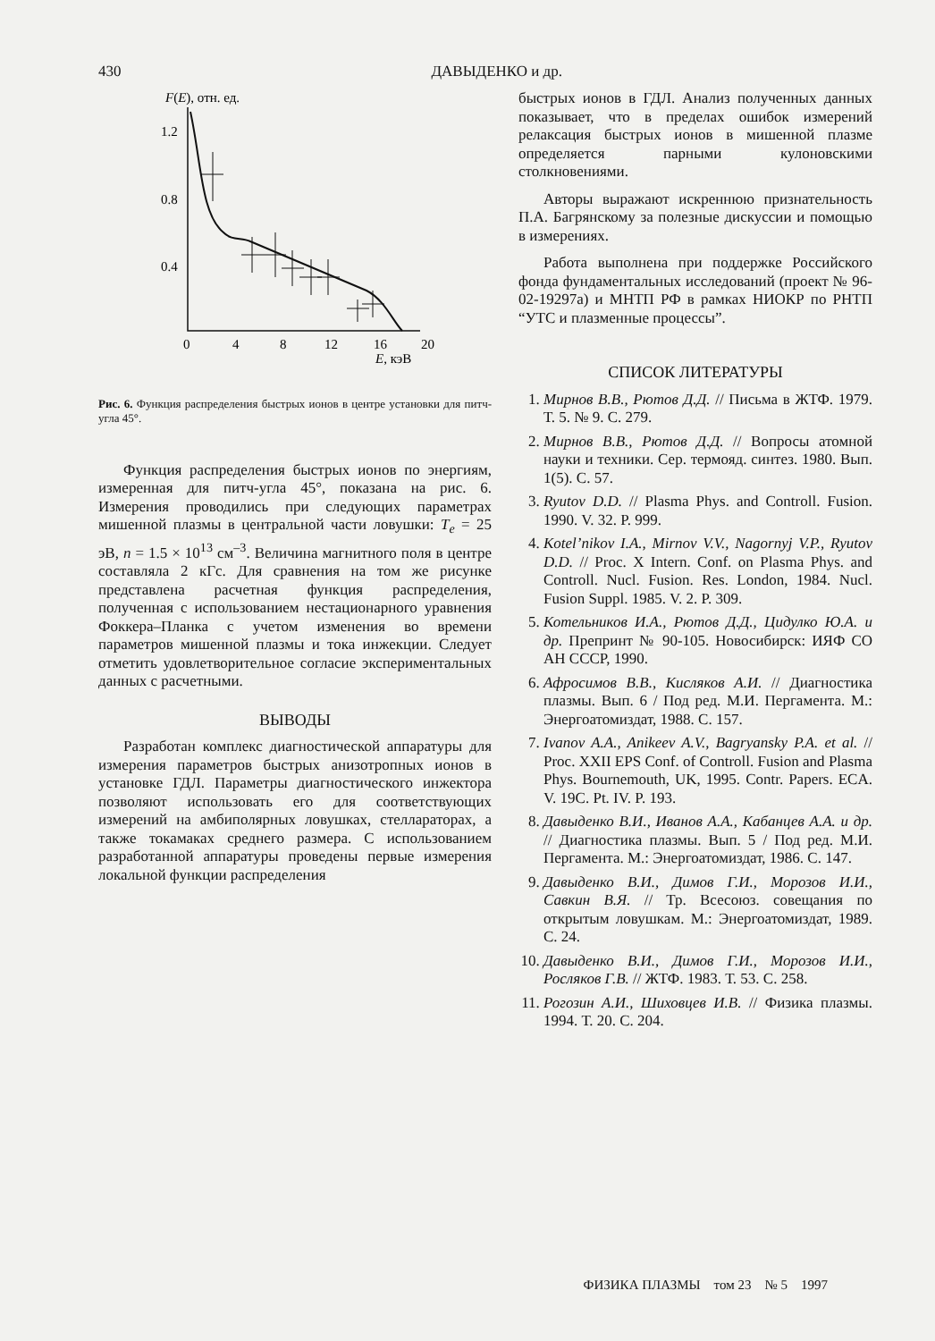430 ДАВЫДЕНКО и др.
F(E), отн. ед.
1.2
0.8
0.4
0
4
8
12
16
20
E, кэВ
Рис. 6. Функция распределения быстрых ионов в центре установки для питч-угла 45°.
Функция распределения быстрых ионов по энергиям, измеренная для питч-угла 45°, показана на рис. 6. Измерения проводились при следующих параметрах мишенной плазмы в центральной части ловушки: T<sub>e</sub> = 25 эВ, n = 1.5 × 10<sup>13</sup> см<sup>–3</sup>. Величина магнитного поля в центре составляла 2 кГс. Для сравнения на том же рисунке представлена расчетная функция распределения, полученная с использованием нестационарного уравнения Фоккера–Планка с учетом изменения во времени параметров мишенной плазмы и тока инжекции. Следует отметить удовлетворительное согласие экспериментальных данных с расчетными.
ВЫВОДЫ
Разработан комплекс диагностической аппаратуры для измерения параметров быстрых анизотропных ионов в установке ГДЛ. Параметры диагностического инжектора позволяют использовать его для соответствующих измерений на амбиполярных ловушках, стеллараторах, а также токамаках среднего размера. С использованием разработанной аппаратуры проведены первые измерения локальной функции распределения
быстрых ионов в ГДЛ. Анализ полученных данных показывает, что в пределах ошибок измерений релаксация быстрых ионов в мишенной плазме определяется парными кулоновскими столкновениями.
Авторы выражают искреннюю признательность П.А. Багрянскому за полезные дискуссии и помощью в измерениях.
Работа выполнена при поддержке Российского фонда фундаментальных исследований (проект № 96-02-19297а) и МНТП РФ в рамках НИОКР по РНТП “УТС и плазменные процессы”.
СПИСОК ЛИТЕРАТУРЫ
1. Мирнов В.В., Рютов Д.Д. // Письма в ЖТФ. 1979. Т. 5. № 9. С. 279.
2. Мирнов В.В., Рютов Д.Д. // Вопросы атомной науки и техники. Сер. термояд. синтез. 1980. Вып. 1(5). С. 57.
3. Ryutov D.D. // Plasma Phys. and Controll. Fusion. 1990. V. 32. P. 999.
4. Kotel’nikov I.A., Mirnov V.V., Nagornyj V.P., Ryutov D.D. // Proc. X Intern. Conf. on Plasma Phys. and Controll. Nucl. Fusion. Res. London, 1984. Nucl. Fusion Suppl. 1985. V. 2. P. 309.
5. Котельников И.А., Рютов Д.Д., Цидулко Ю.А. и др. Препринт № 90-105. Новосибирск: ИЯФ СО АН СССР, 1990.
6. Афросимов В.В., Кисляков А.И. // Диагностика плазмы. Вып. 6 / Под ред. М.И. Пергамента. М.: Энергоатомиздат, 1988. С. 157.
7. Ivanov A.A., Anikeev A.V., Bagryansky P.A. et al. // Proc. XXII EPS Conf. of Controll. Fusion and Plasma Phys. Bournemouth, UK, 1995. Contr. Papers. ECA. V. 19C. Pt. IV. P. 193.
8. Давыденко В.И., Иванов А.А., Кабанцев А.А. и др. // Диагностика плазмы. Вып. 5 / Под ред. М.И. Пергамента. М.: Энергоатомиздат, 1986. С. 147.
9. Давыденко В.И., Димов Г.И., Морозов И.И., Савкин В.Я. // Тр. Всесоюз. совещания по открытым ловушкам. М.: Энергоатомиздат, 1989. С. 24.
10. Давыденко В.И., Димов Г.И., Морозов И.И., Росляков Г.В. // ЖТФ. 1983. Т. 53. С. 258.
11. Рогозин А.И., Шиховцев И.В. // Физика плазмы. 1994. Т. 20. С. 204.
ФИЗИКА ПЛАЗМЫ том 23 № 5 1997